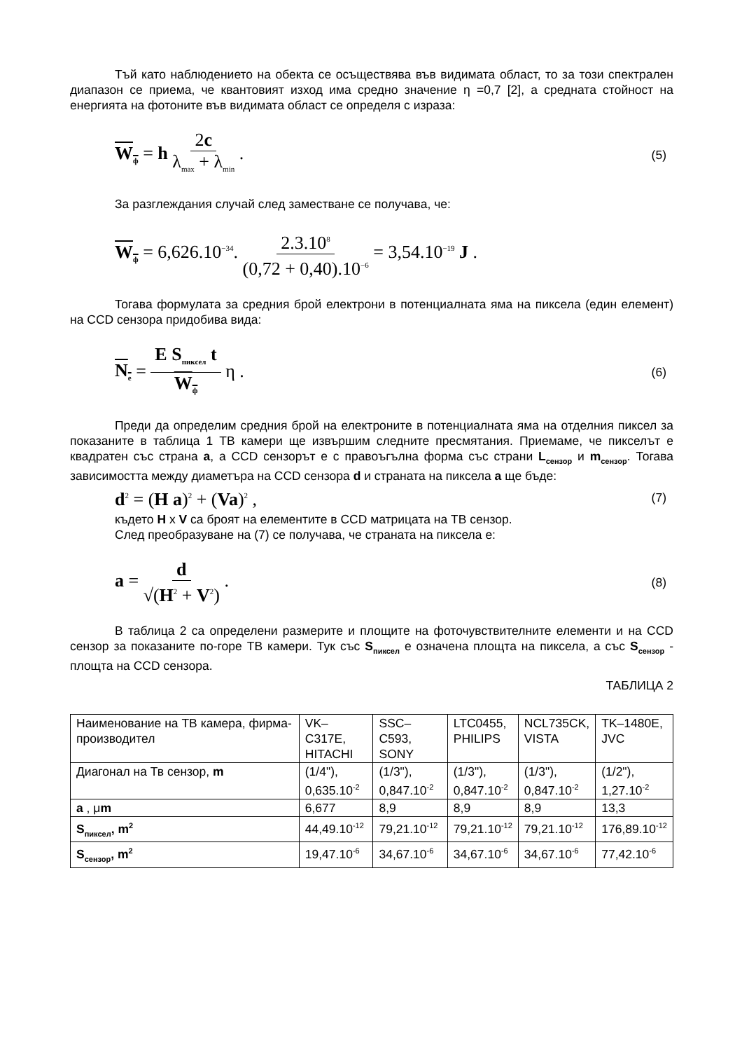Тъй като наблюдението на обекта се осъществява във видимата област, то за този спектрален диапазон се приема, че квантовият изход има средно значение η =0,7 [2], а средната стойност на енергията на фотоните във видимата област се определя с израза:
W<sub>ф</sub> = h 2c λ<sub>max</sub> + λ<sub>min</sub> .
(5)
За разглеждания случай след заместване се получава, че:
W<sub>ф</sub> = 6,626.10<sup>−34</sup>. 2.3.10<sup>8</sup> (0,72 + 0,40).10<sup>−6</sup> = 3,54.10<sup>−19</sup> J .
Тогава формулата за средния брой електрони в потенциалната яма на пиксела (един елемент) на CCD сензора придобива вида:
N<sub>e</sub> = E S<sub>пиксел</sub> t W<sub>ф</sub> η .
(6)
Преди да определим средния брой на електроните в потенциалната яма на отделния пиксел за показаните в таблица 1 ТВ камери ще извършим следните пресмятания. Приемаме, че пикселът е квадратен със страна a, а CCD сензорът е с правоъгълна форма със страни L<sub>сензор</sub> и m<sub>сензор</sub>. Тогава зависимостта между диаметъра на CCD сензора d и страната на пиксела a ще бъде:
d<sup>2</sup> = (H a)<sup>2</sup> + (Va)<sup>2</sup> ,
(7)
където H x V са броят на елементите в CCD матрицата на ТВ сензор.
След преобразуване на (7) се получава, че страната на пиксела е:
a = d √(H<sup>2</sup> + V<sup>2</sup>) .
(8)
В таблица 2 са определени размерите и площите на фоточувствителните елементи и на CCD сензор за показаните по-горе ТВ камери. Тук със S<sub>пиксел</sub> е означена площта на пиксела, а със S<sub>сензор</sub> - площта на CCD сензора.
ТАБЛИЦА 2
| Наименование на ТВ камера, фирма-производител | VK–C317E, HITACHI | SSC–C593, SONY | LTC0455, PHILIPS | NCL735CK, VISTA | TK–1480E, JVC |
| Диагонал на Тв сензор, m | (1/4"), 0,635.10<sup>-2</sup> | (1/3"), 0,847.10<sup>-2</sup> | (1/3"), 0,847.10<sup>-2</sup> | (1/3"), 0,847.10<sup>-2</sup> | (1/2"), 1,27.10<sup>-2</sup> |
| a , μ m | 6,677 | 8,9 | 8,9 | 8,9 | 13,3 |
| S<sub>пиксел</sub>, m<sup>2</sup> | 44,49.10<sup>-12</sup> | 79,21.10<sup>-12</sup> | 79,21.10<sup>-12</sup> | 79,21.10<sup>-12</sup> | 176,89.10<sup>-12</sup> |
| S<sub>сензор</sub>, m<sup>2</sup> | 19,47.10<sup>-6</sup> | 34,67.10<sup>-6</sup> | 34,67.10<sup>-6</sup> | 34,67.10<sup>-6</sup> | 77,42.10<sup>-6</sup> |